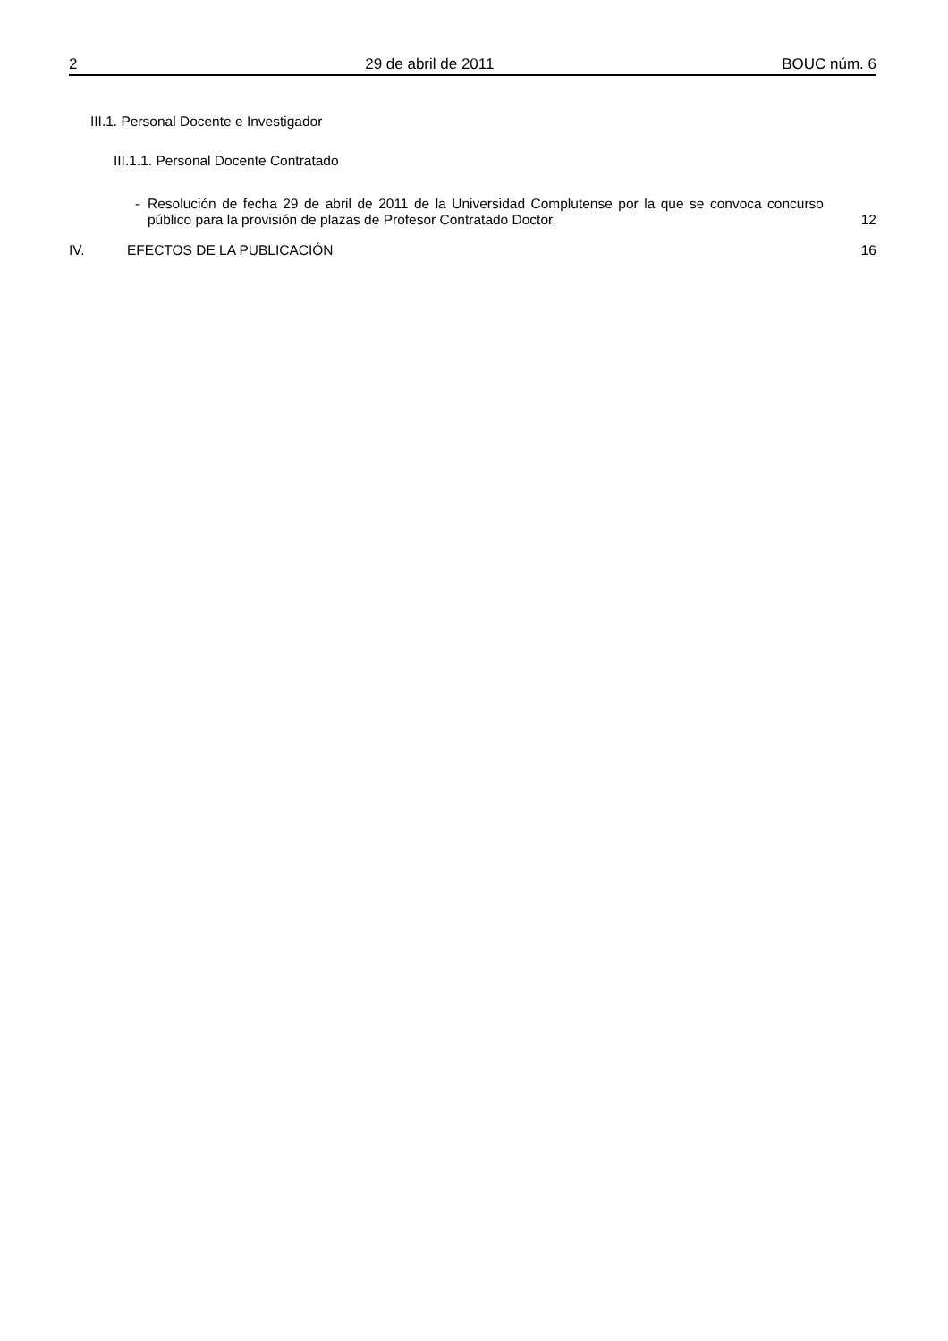2 29 de abril de 2011 BOUC núm. 6
III.1. Personal Docente e Investigador
III.1.1. Personal Docente Contratado
- Resolución de fecha 29 de abril de 2011 de la Universidad Complutense por la que se convoca concurso público para la provisión de plazas de Profesor Contratado Doctor. 12
IV. EFECTOS DE LA PUBLICACIÓN 16